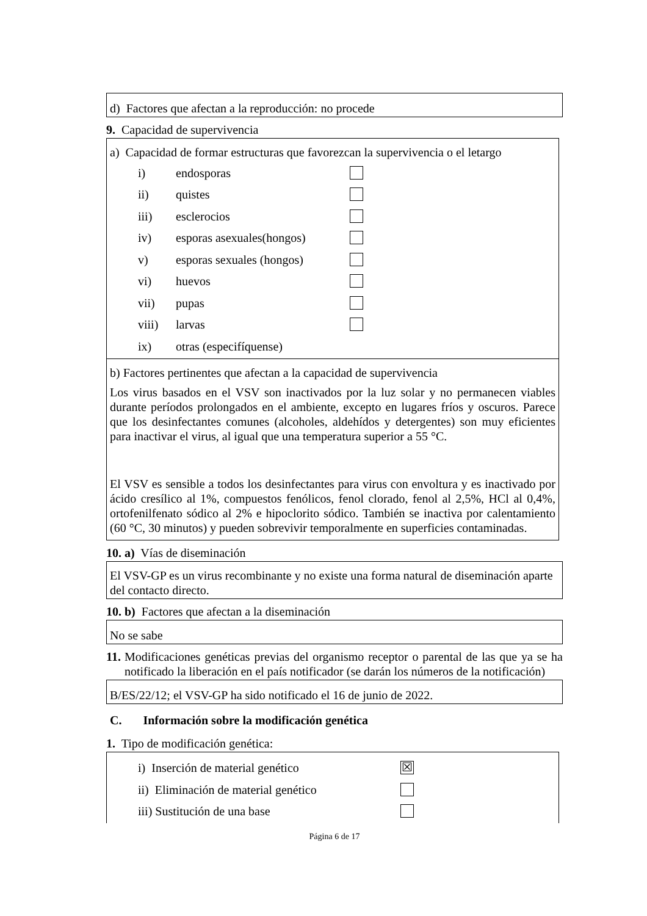d) Factores que afectan a la reproducción: no procede
9. Capacidad de supervivencia
a) Capacidad de formar estructuras que favorezcan la supervivencia o el letargo
i) endosporas
ii) quistes
iii) esclerocios
iv) esporas asexuales(hongos)
v) esporas sexuales (hongos)
vi) huevos
vii) pupas
viii) larvas
ix) otras (especifíquense)
b) Factores pertinentes que afectan a la capacidad de supervivencia
Los virus basados en el VSV son inactivados por la luz solar y no permanecen viables durante períodos prolongados en el ambiente, excepto en lugares fríos y oscuros. Parece que los desinfectantes comunes (alcoholes, aldehídos y detergentes) son muy eficientes para inactivar el virus, al igual que una temperatura superior a 55 °C.
El VSV es sensible a todos los desinfectantes para virus con envoltura y es inactivado por ácido cresílico al 1%, compuestos fenólicos, fenol clorado, fenol al 2,5%, HCl al 0,4%, ortofenilfenato sódico al 2% e hipoclorito sódico. También se inactiva por calentamiento (60 °C, 30 minutos) y pueden sobrevivir temporalmente en superficies contaminadas.
10. a) Vías de diseminación
El VSV-GP es un virus recombinante y no existe una forma natural de diseminación aparte del contacto directo.
10. b) Factores que afectan a la diseminación
No se sabe
11. Modificaciones genéticas previas del organismo receptor o parental de las que ya se ha notificado la liberación en el país notificador (se darán los números de la notificación)
B/ES/22/12; el VSV-GP ha sido notificado el 16 de junio de 2022.
C. Información sobre la modificación genética
1. Tipo de modificación genética:
i) Inserción de material genético ☒
ii) Eliminación de material genético
iii) Sustitución de una base
Página 6 de 17